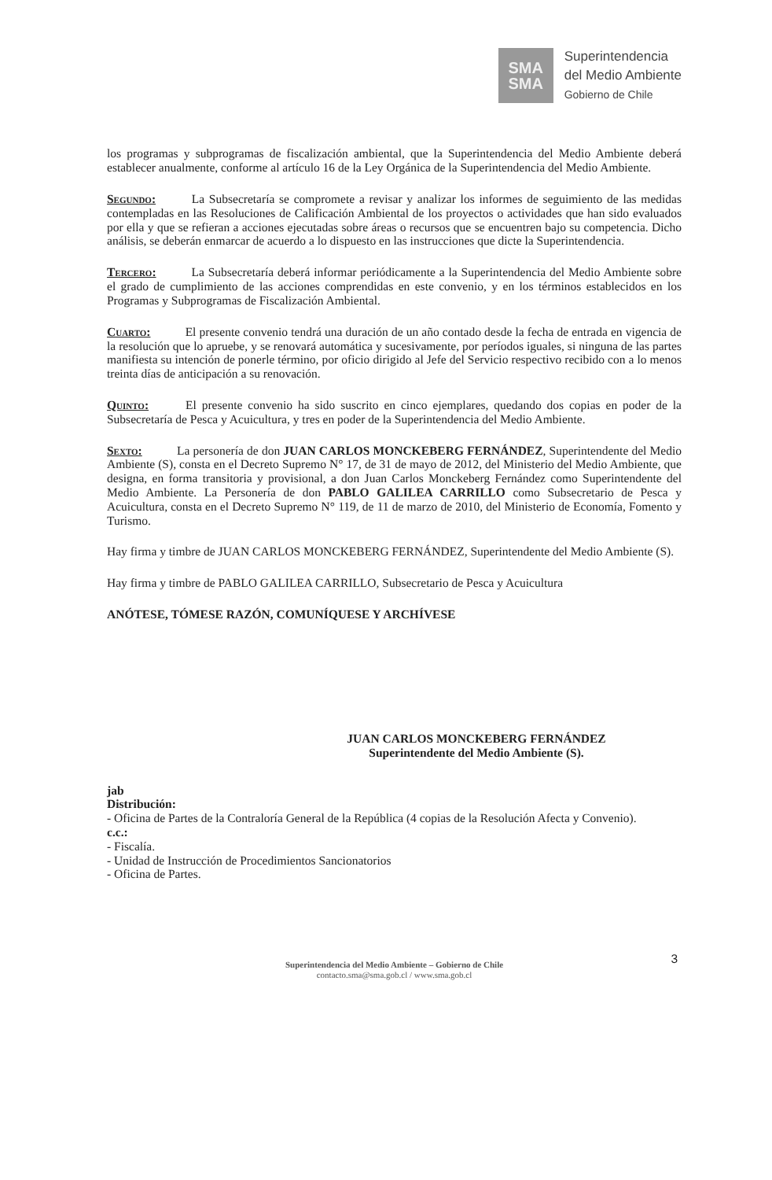SMA
SMA
Superintendencia
del Medio Ambiente
Gobierno de Chile
los programas y subprogramas de fiscalización ambiental, que la Superintendencia del Medio Ambiente deberá establecer anualmente, conforme al artículo 16 de la Ley Orgánica de la Superintendencia del Medio Ambiente.
Segundo: La Subsecretaría se compromete a revisar y analizar los informes de seguimiento de las medidas contempladas en las Resoluciones de Calificación Ambiental de los proyectos o actividades que han sido evaluados por ella y que se refieran a acciones ejecutadas sobre áreas o recursos que se encuentren bajo su competencia. Dicho análisis, se deberán enmarcar de acuerdo a lo dispuesto en las instrucciones que dicte la Superintendencia.
Tercero: La Subsecretaría deberá informar periódicamente a la Superintendencia del Medio Ambiente sobre el grado de cumplimiento de las acciones comprendidas en este convenio, y en los términos establecidos en los Programas y Subprogramas de Fiscalización Ambiental.
Cuarto: El presente convenio tendrá una duración de un año contado desde la fecha de entrada en vigencia de la resolución que lo apruebe, y se renovará automática y sucesivamente, por períodos iguales, si ninguna de las partes manifiesta su intención de ponerle término, por oficio dirigido al Jefe del Servicio respectivo recibido con a lo menos treinta días de anticipación a su renovación.
Quinto: El presente convenio ha sido suscrito en cinco ejemplares, quedando dos copias en poder de la Subsecretaría de Pesca y Acuicultura, y tres en poder de la Superintendencia del Medio Ambiente.
Sexto: La personería de don JUAN CARLOS MONCKEBERG FERNÁNDEZ, Superintendente del Medio Ambiente (S), consta en el Decreto Supremo N° 17, de 31 de mayo de 2012, del Ministerio del Medio Ambiente, que designa, en forma transitoria y provisional, a don Juan Carlos Monckeberg Fernández como Superintendente del Medio Ambiente. La Personería de don PABLO GALILEA CARRILLO como Subsecretario de Pesca y Acuicultura, consta en el Decreto Supremo N° 119, de 11 de marzo de 2010, del Ministerio de Economía, Fomento y Turismo.
Hay firma y timbre de JUAN CARLOS MONCKEBERG FERNÁNDEZ, Superintendente del Medio Ambiente (S).
Hay firma y timbre de PABLO GALILEA CARRILLO, Subsecretario de Pesca y Acuicultura
ANÓTESE, TÓMESE RAZÓN, COMUNÍQUESE Y ARCHÍVESE
JUAN CARLOS MONCKEBERG FERNÁNDEZ
Superintendente del Medio Ambiente (S).
jab
Distribución:
- Oficina de Partes de la Contraloría General de la República (4 copias de la Resolución Afecta y Convenio).
c.c.:
- Fiscalía.
- Unidad de Instrucción de Procedimientos Sancionatorios
- Oficina de Partes.
3
Superintendencia del Medio Ambiente – Gobierno de Chile
contacto.sma@sma.gob.cl / www.sma.gob.cl